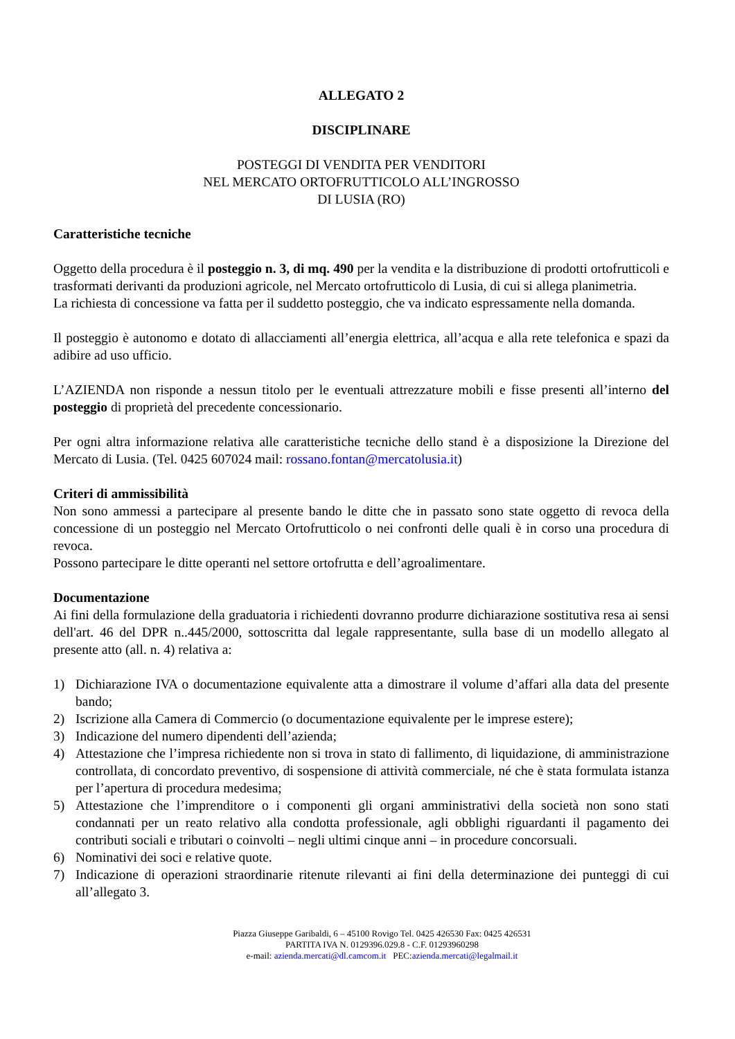ALLEGATO 2
DISCIPLINARE
POSTEGGI DI VENDITA PER VENDITORI
NEL MERCATO ORTOFRUTTICOLO ALL’INGROSSO
DI LUSIA (RO)
Caratteristiche tecniche
Oggetto della procedura è il posteggio n. 3, di mq. 490 per la vendita e la distribuzione di prodotti ortofrutticoli e trasformati derivanti da produzioni agricole, nel Mercato ortofrutticolo di Lusia, di cui si allega planimetria.
La richiesta di concessione va fatta per il suddetto posteggio, che va indicato espressamente nella domanda.
Il posteggio è autonomo e dotato di allacciamenti all’energia elettrica, all’acqua e alla rete telefonica e spazi da adibire ad uso ufficio.
L’AZIENDA non risponde a nessun titolo per le eventuali attrezzature mobili e fisse presenti all’interno del posteggio di proprietà del precedente concessionario.
Per ogni altra informazione relativa alle caratteristiche tecniche dello stand è a disposizione la Direzione del Mercato di Lusia. (Tel. 0425 607024 mail: rossano.fontan@mercatolusia.it)
Criteri di ammissibilità
Non sono ammessi a partecipare al presente bando le ditte che in passato sono state oggetto di revoca della concessione di un posteggio nel Mercato Ortofrutticolo o nei confronti delle quali è in corso una procedura di revoca.
Possono partecipare le ditte operanti nel settore ortofrutta e dell’agroalimentare.
Documentazione
Ai fini della formulazione della graduatoria i richiedenti dovranno produrre dichiarazione sostitutiva resa ai sensi dell'art. 46 del DPR n..445/2000, sottoscritta dal legale rappresentante, sulla base di un modello allegato al presente atto (all. n. 4) relativa a:
1) Dichiarazione IVA o documentazione equivalente atta a dimostrare il volume d’affari alla data del presente bando;
2) Iscrizione alla Camera di Commercio (o documentazione equivalente per le imprese estere);
3) Indicazione del numero dipendenti dell’azienda;
4) Attestazione che l’impresa richiedente non si trova in stato di fallimento, di liquidazione, di amministrazione controllata, di concordato preventivo, di sospensione di attività commerciale, né che è stata formulata istanza per l’apertura di procedura medesima;
5) Attestazione che l’imprenditore o i componenti gli organi amministrativi della società non sono stati condannati per un reato relativo alla condotta professionale, agli obblighi riguardanti il pagamento dei contributi sociali e tributari o coinvolti – negli ultimi cinque anni – in procedure concorsuali.
6) Nominativi dei soci e relative quote.
7) Indicazione di operazioni straordinarie ritenute rilevanti ai fini della determinazione dei punteggi di cui all’allegato 3.
Piazza Giuseppe Garibaldi, 6 – 45100 Rovigo Tel. 0425 426530 Fax: 0425 426531
PARTITA IVA N. 0129396.029.8 - C.F. 01293960298
e-mail: azienda.mercati@dl.camcom.it PEC:azienda.mercati@legalmail.it